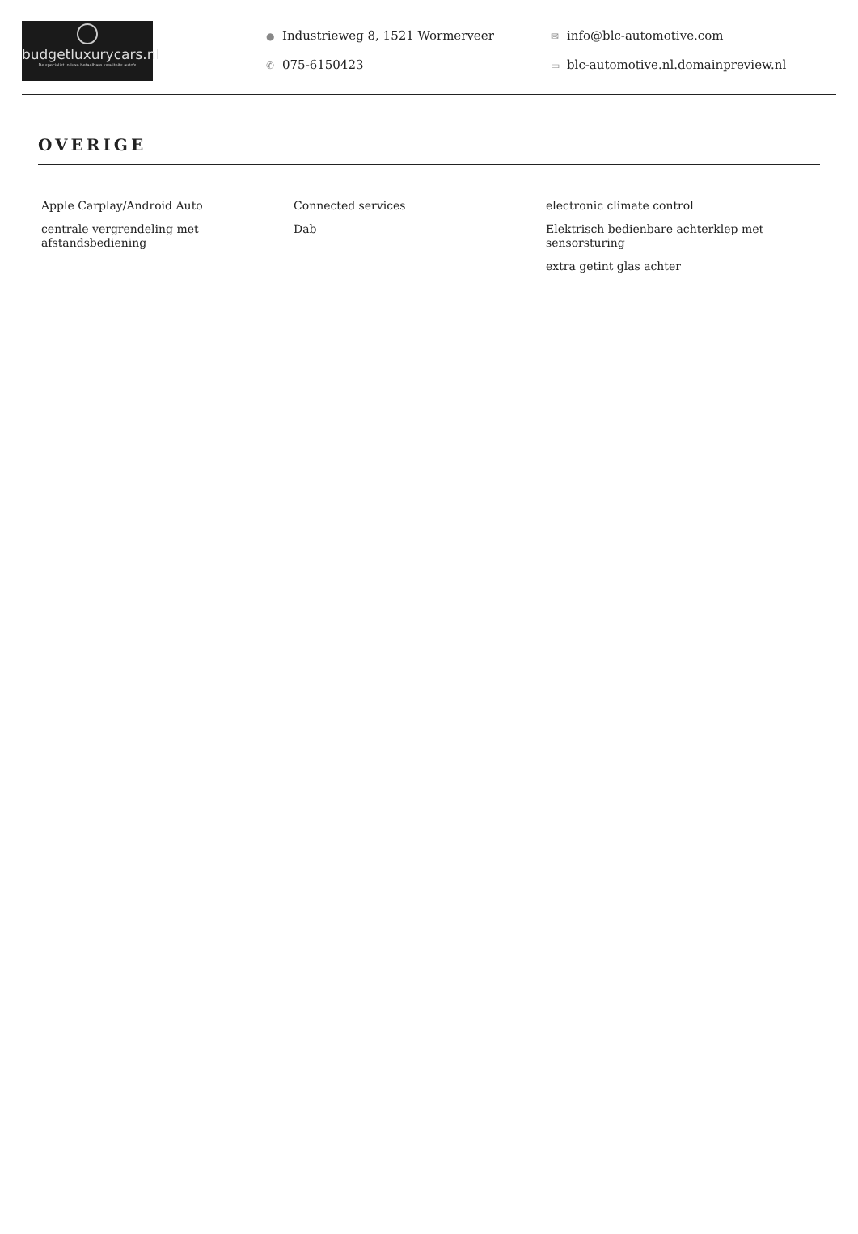budgetluxurycars.nl
De specialist in luxe betaalbare kwaliteits auto's
● Industrieweg 8, 1521 Wormerveer
✆ 075-6150423
✉ info@blc-automotive.com
▭ blc-automotive.nl.domainpreview.nl
OVERIGE
Apple Carplay/Android Auto
centrale vergrendeling met afstandsbediening
Connected services
Dab
electronic climate control
Elektrisch bedienbare achterklep met sensorsturing
extra getint glas achter